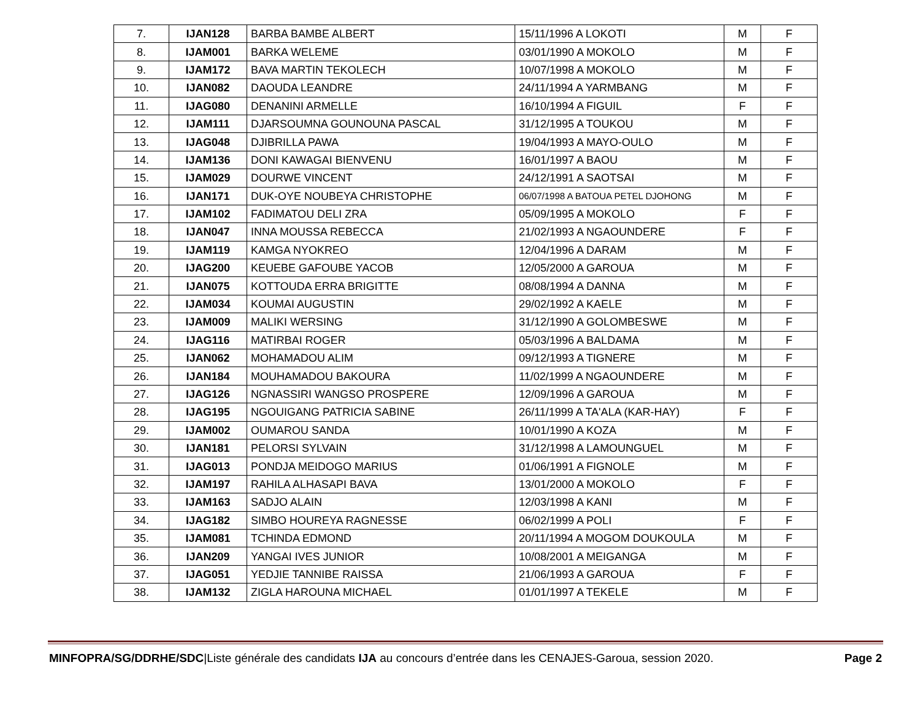| 7. | IJAN128 | BARBA BAMBE ALBERT | 15/11/1996 A LOKOTI | M | F |
| 8. | IJAM001 | BARKA WELEME | 03/01/1990 A MOKOLO | M | F |
| 9. | IJAM172 | BAVA MARTIN TEKOLECH | 10/07/1998 A MOKOLO | M | F |
| 10. | IJAN082 | DAOUDA LEANDRE | 24/11/1994 A YARMBANG | M | F |
| 11. | IJAG080 | DENANINI ARMELLE | 16/10/1994 A FIGUIL | F | F |
| 12. | IJAM111 | DJARSOUMNA GOUNOUNA PASCAL | 31/12/1995 A TOUKOU | M | F |
| 13. | IJAG048 | DJIBRILLA PAWA | 19/04/1993 A MAYO-OULO | M | F |
| 14. | IJAM136 | DONI KAWAGAI BIENVENU | 16/01/1997 A BAOU | M | F |
| 15. | IJAM029 | DOURWE VINCENT | 24/12/1991 A SAOTSAI | M | F |
| 16. | IJAN171 | DUK-OYE NOUBEYA CHRISTOPHE | 06/07/1998 A BATOUA PETEL DJOHONG | M | F |
| 17. | IJAM102 | FADIMATOU DELI ZRA | 05/09/1995 A MOKOLO | F | F |
| 18. | IJAN047 | INNA MOUSSA REBECCA | 21/02/1993 A NGAOUNDERE | F | F |
| 19. | IJAM119 | KAMGA NYOKREO | 12/04/1996 A DARAM | M | F |
| 20. | IJAG200 | KEUEBE GAFOUBE YACOB | 12/05/2000 A GAROUA | M | F |
| 21. | IJAN075 | KOTTOUDA ERRA BRIGITTE | 08/08/1994 A DANNA | M | F |
| 22. | IJAM034 | KOUMAI AUGUSTIN | 29/02/1992 A KAELE | M | F |
| 23. | IJAM009 | MALIKI WERSING | 31/12/1990 A GOLOMBESWE | M | F |
| 24. | IJAG116 | MATIRBAI ROGER | 05/03/1996 A BALDAMA | M | F |
| 25. | IJAN062 | MOHAMADOU ALIM | 09/12/1993 A TIGNERE | M | F |
| 26. | IJAN184 | MOUHAMADOU BAKOURA | 11/02/1999 A NGAOUNDERE | M | F |
| 27. | IJAG126 | NGNASSIRI WANGSO PROSPERE | 12/09/1996 A GAROUA | M | F |
| 28. | IJAG195 | NGOUIGANG PATRICIA SABINE | 26/11/1999 A TA'ALA (KAR-HAY) | F | F |
| 29. | IJAM002 | OUMAROU SANDA | 10/01/1990 A KOZA | M | F |
| 30. | IJAN181 | PELORSI SYLVAIN | 31/12/1998 A LAMOUNGUEL | M | F |
| 31. | IJAG013 | PONDJA MEIDOGO MARIUS | 01/06/1991 A FIGNOLE | M | F |
| 32. | IJAM197 | RAHILA ALHASAPI BAVA | 13/01/2000 A MOKOLO | F | F |
| 33. | IJAM163 | SADJO ALAIN | 12/03/1998 A KANI | M | F |
| 34. | IJAG182 | SIMBO HOUREYA RAGNESSE | 06/02/1999 A POLI | F | F |
| 35. | IJAM081 | TCHINDA EDMOND | 20/11/1994 A MOGOM DOUKOULA | M | F |
| 36. | IJAN209 | YANGAI IVES JUNIOR | 10/08/2001 A MEIGANGA | M | F |
| 37. | IJAG051 | YEDJIE TANNIBE RAISSA | 21/06/1993 A GAROUA | F | F |
| 38. | IJAM132 | ZIGLA HAROUNA MICHAEL | 01/01/1997 A TEKELE | M | F |
MINFOPRA/SG/DDRHE/SDC|Liste générale des candidats IJA au concours d’entrée dans les CENAJES-Garoua, session 2020. Page 2